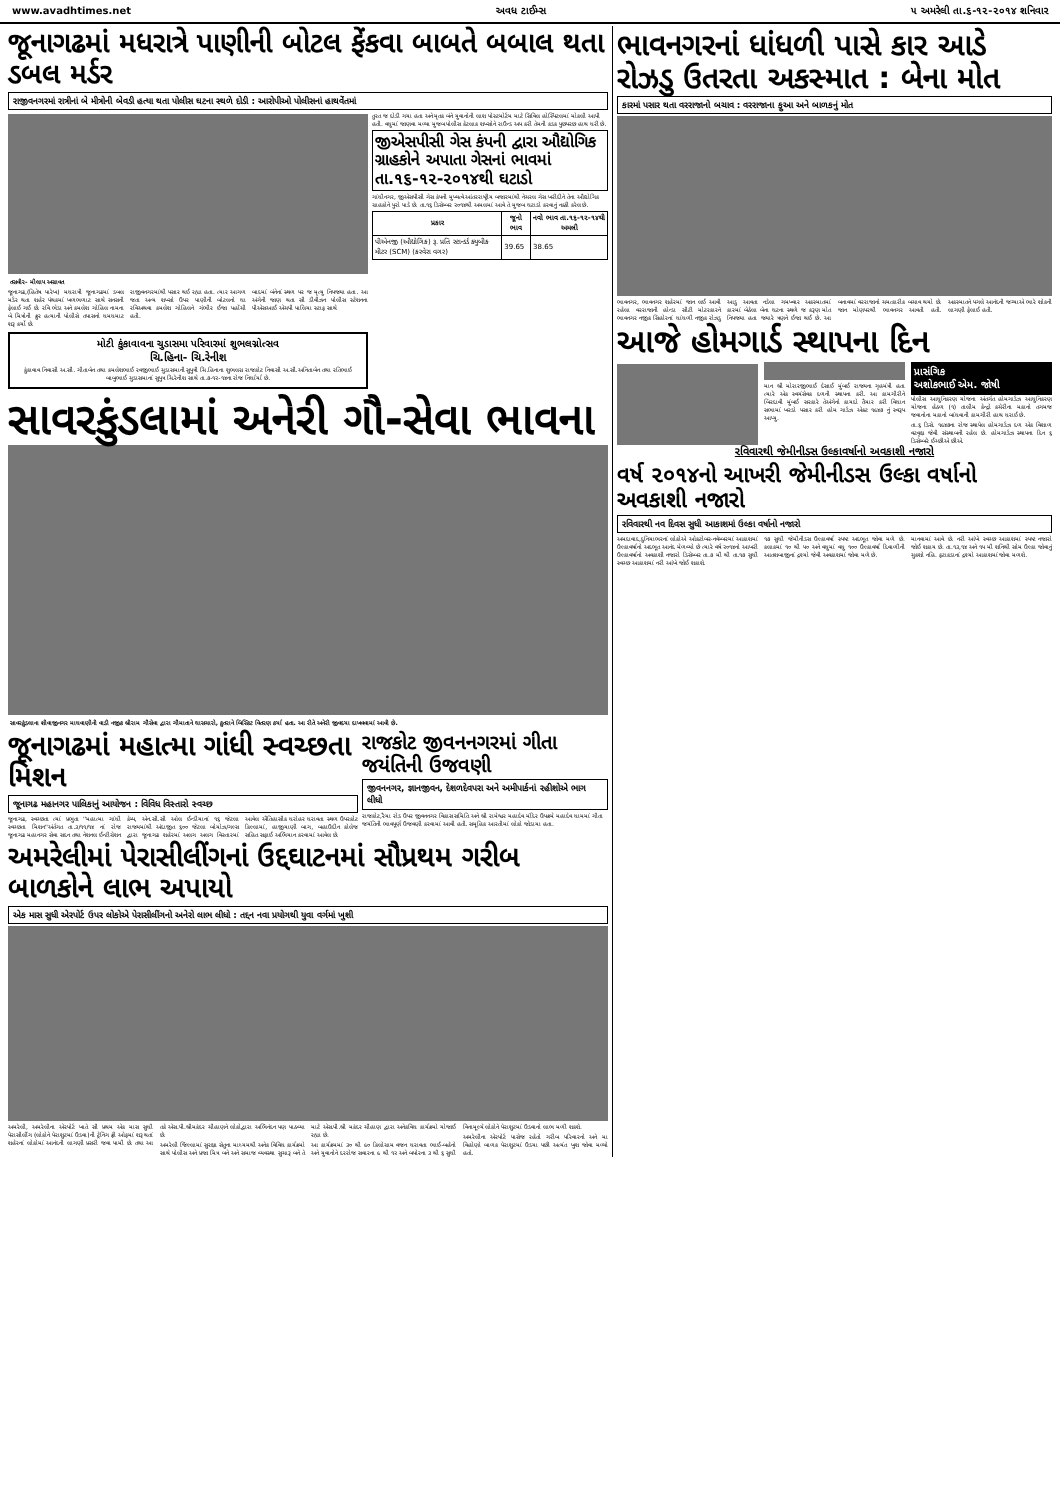www.avadhtimes.net અવધ ટાઈમ્સ ૫ અમરેલી તા.૬-૧૨-૨૦૧૪ શનિવાર
જૂનાગઢમાં મધરાત્રે પાણીની બોટલ ફેંકવા બાબતે બબાલ થતા ડબલ મર્ડર
રાજીવનગરમાં રાત્રીનાં બે મીત્રોની બેવડી હત્યા થતા પોલીસ ઘટના સ્થળે દોડી : આરોપીઓ પોલીસનાં હાથવેંતમાં
તસવીર- મીલાપ અગ્રાવત
જૂનાગઢ,(હિતેષ પારેખ) મધરાત્રી જૂનાગઢમાં ડબલ મર્ડર થતા શહેર પંથકમાં ખળભળાટ સાથે સનસની ફેલાઈ ગઈ છે. રવિ ભેડા અને કમલેશ ગોહિલ નામના બે મિત્રોની ક્રુર હત્યાની પોલીસે તપાસનો ધમધમાટ શરૂ કર્યો છે.
રાજીવનગરમાંથી પસાર થઈ રહ્યા હતા. ત્યાર આગળ જતા અન્ય શખ્સો ઉપર પાણીની બોટલનો ઘા રવિઅથવા કમલેશ ગોહિલને ગંભીર ઈજા પહોંચી હતી.
બાદમાં બંનેનાં સ્થળ પર જ મૃત્યુ નિપજ્યા હતા. આ અંગેની જાણ થતા સી ડીવીઝન પોલીસ સ્ટેશનના પીએસઆઈ એચપી પાલિયા સ્ટાફ સાથે
મોટી કુંકાવાવના ચુડાસમા પરિવારમાં શુભલગ્નોત્સવ
ચિ.હિના- ચિ.રેનીશ
કુંકાવાવ નિવાસી અ.સૌ. ગીતાબેન તથા કમલેશભાઈ રવજીભાઈ ચુડાસમાની સુપુત્રી ચિ.હિનાના શુભલગ્ન રાજકોટ નિવાસી અ.સૌ.અનિતાબેન તથા રતિભાઈ બાબુભાઈ ચુડાસમાનાં સુપુત્ર ચિ.રેનીશ સાથે તા.૭-૧૨-૧૪ના રોજ નિર્ધાર્યા છે.
તુરત જ દોડી ગયા હતા અને મૃતક બંને યુવાનોની લાશ પોસ્ટમોર્ટમ માટે સિવિલ હોસ્પિટલમાં મોકલી આપી હતી. વધુમાં જાણવા મળ્યા મુજબ પોલીસ કેટલાક શખ્સોને રાઉન્ડ અપ કરી તેમની કડક પુછપરછ હાથ ધરી છે.
જીએસપીસી ગેસ કંપની દ્વારા ઔદ્યોગિક ગ્રાહકોને અપાતા ગેસનાં ભાવમાં તા.૧૬-૧૨-૨૦૧૪થી ઘટાડો
ગાંધીનગર, જીએસપીસી ગેસ કંપની મુખ્યત્વે આંતરરાષ્ટ્રીય બજારમાંથી નેચરલ ગેસ ખરીદીને તેના ઔદ્યોગિક ગ્રાહકોને પુરો પાડે છે. તા.૧૬ ડિસેમ્બર ૨૦૧૪થી અમલમાં આવે તે મુજબ ઘટાડો કરવાનું નક્કી કરેલ છે.
| પ્રકાર | જૂનો ભાવ | નવો ભાવ તા.૧૬-૧૨-૧૪થી અમલી |
| --- | --- | --- |
| પીએનજી (ઔદ્યોગિક) રૂ. પ્રતિ સ્ટાન્ડર્ડ ક્યુબીક મીટર (SCM) (કરવેરા વગર) | 39.65 | 38.65 |
સાવરકુંડલામાં અનેરી ગૌ-સેવા ભાવના
સાવરકુંડલાના શીવાજીનગર માધવાણીની વાડી નજીક શ્રીરામ ગૌસેવા દ્વારા ગૌમાતાને ઘાસચારો, કુતરાને બિસ્કિટ વિતરણ કર્યા હતા. આ રીતે અનેરી જીવદયા દાખવવામાં આવી છે.
જૂનાગઢમાં મહાત્મા ગાંધી સ્વચ્છતા મિશન
જૂનાગઢ મહાનગર પાલિકાનું આયોજન : વિવિધ વિસ્તારો સ્વચ્છ
જૂનાગઢ, સ્વચ્છતા ત્યાં પ્રભુતા ''મહાત્મા ગાંધી સ્વચ્છતા મિશન''અંર્તગત તા.૩/૧૧/૧૪ નાં રોજ જૂનાગઢ મહાનગર સેવા સદન તથા નેશનલ ઈન્ટીગ્રેશન કેમ્પ, એન.સી.સી ઓલ ઈન્ડીયાનાં ૧૬ જેટલા રાજ્યમાંથી અંદાજીત ૬૦૦ જેટલા બોયોઝ/ગલ્સ દ્વારા જૂનાગઢ શહેરમાં અલગ અલગ વિસ્તારમાં આવેલ ઐતિહાસીક ધરોહર ધરાવતા સ્થળ ઉપરકોટ કિલ્લામાં, હાજીયાણી બાગ, બહાઉદીન કોલેજ સહિત સફાઈ અભિયાન કરવામાં આવેલ છે.
રાજકોટ જીવનનગરમાં ગીતા જયંતિની ઉજવણી
જીવનનગર, જ્ઞાનજીવન, દેશળદેવપરા અને અમીપાર્કનાં રહીશોએ ભાગ લીધો
રાજકોટ,રૈયા રોડ ઉપર જીવનનગર વિકાસ સમિતિ અને શ્રી રામેશ્વર મહાદેવ મંદિર ઉપક્રમે મહાદેવ ધામમાં ગીતા જયંતિની ભાવપૂર્ણ ઉજવણી કરવામાં આવી હતી. સમૂહિક આરતીમાં લોકો જોડાયા હતા.
અમરેલીમાં પેરાસીલીંગનાં ઉદ્દઘાટનમાં સૌપ્રથમ ગરીબ બાળકોને લાભ અપાયો
એક માસ સુધી એરપોર્ટ ઉપર લોકોએ પેરાસીલીંગનો અનેરો લાભ લીધો : તદ્દન નવા પ્રયોગથી યુવા વર્ગમાં ખુશી
અમરેલી, અમરેલીના એરપોર્ટ ખાતે સૌ પ્રથમ એક માસ સુધી પેરાસીલીંગ (લોકોને પેરાશુટમાં ઉડવા)ની ટ્રેનિંગ ફ્રી ઓફમાં શરૂ થતાં શહેરનાં લોકોમાં આનંદની લાગણી પ્રસરી જવા પામી છે. તથા આ તકે એસ.પી.શ્રીમકંદર ચૌહાણને લોકોદ્વારા અભિનંદન પણ પાઠવ્યા છે.
અમરેલી જિલ્લામાં સુરક્ષા સેતુના માધ્યમથી અનેક વિવિધ કાર્યક્રમો સાથે પોલીસ અને પ્રજા મિત્ર બને અને સમાજ વ્યવસ્થા સુચારૂ બને તે માટે એસ.પી.શ્રી મકંદર ચૌહાણ દ્વારા અનેકવિધ કાર્યક્રમો યોજાઈ રહ્યા છે.
આ કાર્યક્રમમાં ૩૦ થી ૯૦ કિલોગ્રામ વજન ધરાવતા ભાઈ-બહેનો અને યુવાનોને દરરોજ સવારના ૯ થી ૧૨ અને બપોરના ૩ થી ૬ સુધી વિનામૂલ્યે લોકોને પેરાશુટમાં ઉડવાનો લાભ મળી શકશે.
અમરેલીના એરપોર્ટ પાસેજ રહેતો ગરીબ પરિવારનો અને મા વિહોણો બાળક પેરાશુટમાં ઉડયા પછી અત્યંત ખુશ જોવા મળ્યો હતો.
ભાવનગરનાં ધાંધળી પાસે કાર આડે રોઝડુ ઉતરતા અકસ્માત : બેના મોત
કારમાં પસાર થતા વરરાજાનો બચાવ : વરરાજાના ફુઆ અને બાળકનું મોત
ભાવનગર, ભાવનગર શહેરમાં જાન લઈ આવી રહેલા વરરાજાની હોન્ડા સીટી મોટરકારને ભાવનગર નજીક સિહોરનાં ધાંધળી નજીક રોઝડુ આડુ આવતા નડેલા ગમખ્વાર અકસ્માતમાં કારમાં બેઠેલા બેના ઘટના સ્થળે જ કરૂણ મોત નિપજ્યા હતા જ્યારે ત્રણને ઈજા થઈ છે. આ બનાવમાં વરરાજાનો ચમત્કારીક બચાવ થયો છે. જાન મોણપરથી ભાવનગર આવતી હતી. અકસ્માતને પગલે આનંદની જગ્યાએ ભારે શોકની લાગણી ફેલાઈ હતી.
આજે હોમગાર્ડ સ્થાપના દિન
માન શ્રી મોરારજીભાઈ દેસાઈ મુંબઈ રાજ્યના ગૃહમંત્રી હતા ત્યારે એક સ્વયંસેવક દળની સ્થાપના કરી. આ કામગીરીને બિરદાવી મુંબઈ સરકારે તેઅંગેનો કાયદો તૈયાર કરી વિધાન સભામાં ખરડો પસાર કરી હોમ ગાર્ડઝ એક્ટ ૧૯૪૭ નું સ્વરૂપ આપ્યુ.
પ્રાસંગિક
અશોકભાઈ એમ. જોષી
પોલીસ આધુનિકરણ યોજના અંતર્ગત હોમગાર્ડઝ આધુનિકરણ યોજના હેઠળ (૧) તાલીમ કેન્દ્રો કચેરીના મકાનો તગમજ જવાનોના મકાનો બાંધવાની કામગીરી હાથ ધરાઈ છે.
તા.૬ ડિસે. ૧૯૪૭ના રોજ સ્થાપેલ હોમગાર્ડઝ દળ એક વિશાળ વટવૃક્ષ જેવી સંસ્થાબની રહેલ છે. હોમગાર્ડઝ સ્થાપના દિન ૬ ડિસેમ્બરે ઈચ્છીએ છીએ.
રવિવારથી જેમીનીડસ ઉલ્કાવર્ષાનો અવકાશી નજારો
વર્ષ ૨૦૧૪નો આખરી જેમીનીડસ ઉલ્કા વર્ષાનો અવકાશી નજારો
રવિવારથી નવ દિવસ સુધી આકાશમાં ઉલ્કા વર્ષાનો નજારો
અમદાવાદ,દુનિયાભરનાં લોકોએ ઓકટોબર-નવેમ્બરમાં આકાશમાં ઉલ્કાવર્ષાનો અદભૂત આનંદ મેળવ્યો છે ત્યારે વર્ષ ૨૦૧૪નો આખરી ઉલ્કાવર્ષાનો અવકાશી નજારો ડિસેમ્બર તા.૭ મી થી તા.૧૭ સુધી સ્વચ્છ આકાશમાં નરી આંખે જોઈ શકાશે.
૧૭ સુધી જેમીનીડસ ઉલ્કાવર્ષા સ્પષ્ટ અદભૂત જોવા મળે છે. કલાકમાં ૧૦ થી ૫૦ અને વધુમાં વધુ ૧૦૦ ઉલ્કાવર્ષા દિવાળીની આતશબાજીનાં દ્રશ્યો જેવી અવકાશમાં જોવા મળે છે.
માનવામાં આવે છે. નરી આંખે સ્વચ્છ આકાશમાં સ્પષ્ટ નજારો જોઈ શકાય છે. તા.૧૩,૧૪ અને ૧૫ મી શનિથી સોમ ઉલ્કા જોવાનું ચુકશો નહિ. ફટાકડાનાં દ્રશ્યો આકાશમાં જોવા મળશે.